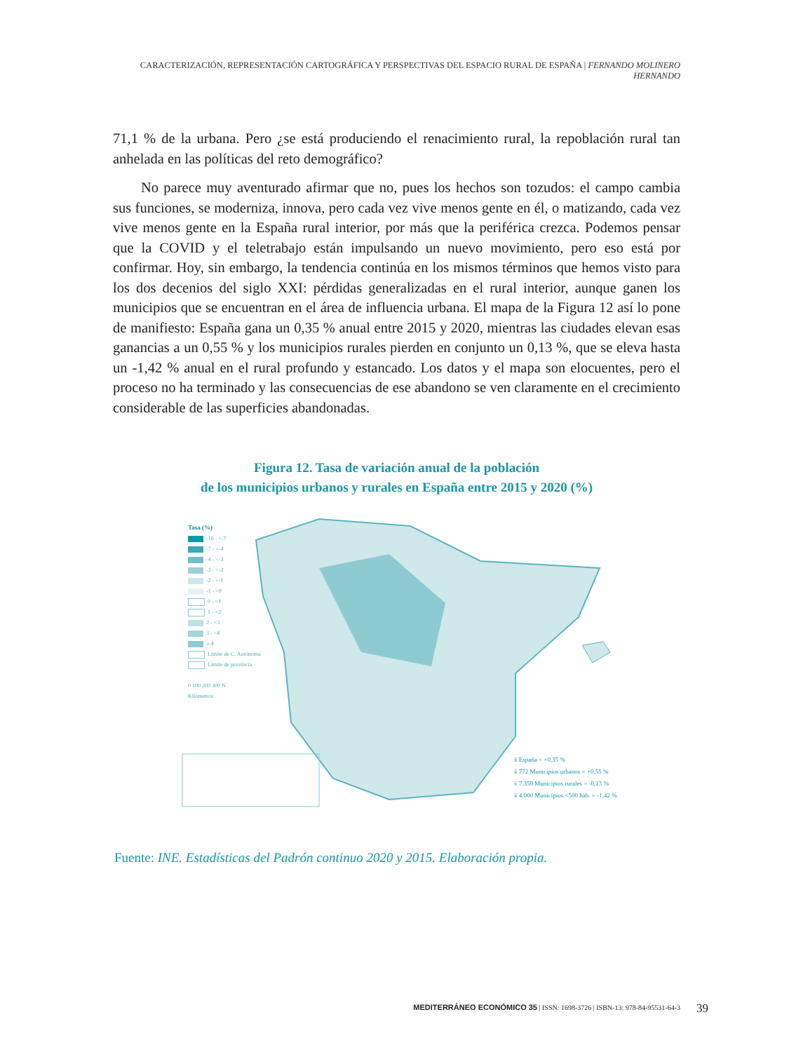CARACTERIZACIÓN, REPRESENTACIÓN CARTOGRÁFICA Y PERSPECTIVAS DEL ESPACIO RURAL DE ESPAÑA | FERNANDO MOLINERO HERNANDO
71,1 % de la urbana. Pero ¿se está produciendo el renacimiento rural, la repoblación rural tan anhelada en las políticas del reto demográfico?
No parece muy aventurado afirmar que no, pues los hechos son tozudos: el campo cambia sus funciones, se moderniza, innova, pero cada vez vive menos gente en él, o matizando, cada vez vive menos gente en la España rural interior, por más que la periférica crezca. Podemos pensar que la COVID y el teletrabajo están impulsando un nuevo movimiento, pero eso está por confirmar. Hoy, sin embargo, la tendencia continúa en los mismos términos que hemos visto para los dos decenios del siglo XXI: pérdidas generalizadas en el rural interior, aunque ganen los municipios que se encuentran en el área de influencia urbana. El mapa de la Figura 12 así lo pone de manifiesto: España gana un 0,35 % anual entre 2015 y 2020, mientras las ciudades elevan esas ganancias a un 0,55 % y los municipios rurales pierden en conjunto un 0,13 %, que se eleva hasta un -1,42 % anual en el rural profundo y estancado. Los datos y el mapa son elocuentes, pero el proceso no ha terminado y las consecuencias de ese abandono se ven claramente en el crecimiento considerable de las superficies abandonadas.
Figura 12. Tasa de variación anual de la población
de los municipios urbanos y rurales en España entre 2015 y 2020 (%)
Tasa (%)
-16 - <-7
-7 - <-4
-4 - <-3
-3 - <-2
-2 - <-1
-1 - <0
0 - <1
1 - <2
2 - <3
3 - <4
≥ 4
Límite de C. Autónoma
Límite de provincia
0 100 200 300 N
Kilómetros
x̄ España = +0,35 %
x̄ 772 Municipios urbanos = +0,55 %
x̄ 7.359 Municipios rurales = -0,13 %
x̄ 4.000 Municipios <500 hab. = -1,42 %
Fuente: INE. Estadísticas del Padrón continuo 2020 y 2015. Elaboración propia.
MEDITERRÁNEO ECONÓMICO 35 | ISSN: 1698-3726 | ISBN-13: 978-84-95531-64-3
39